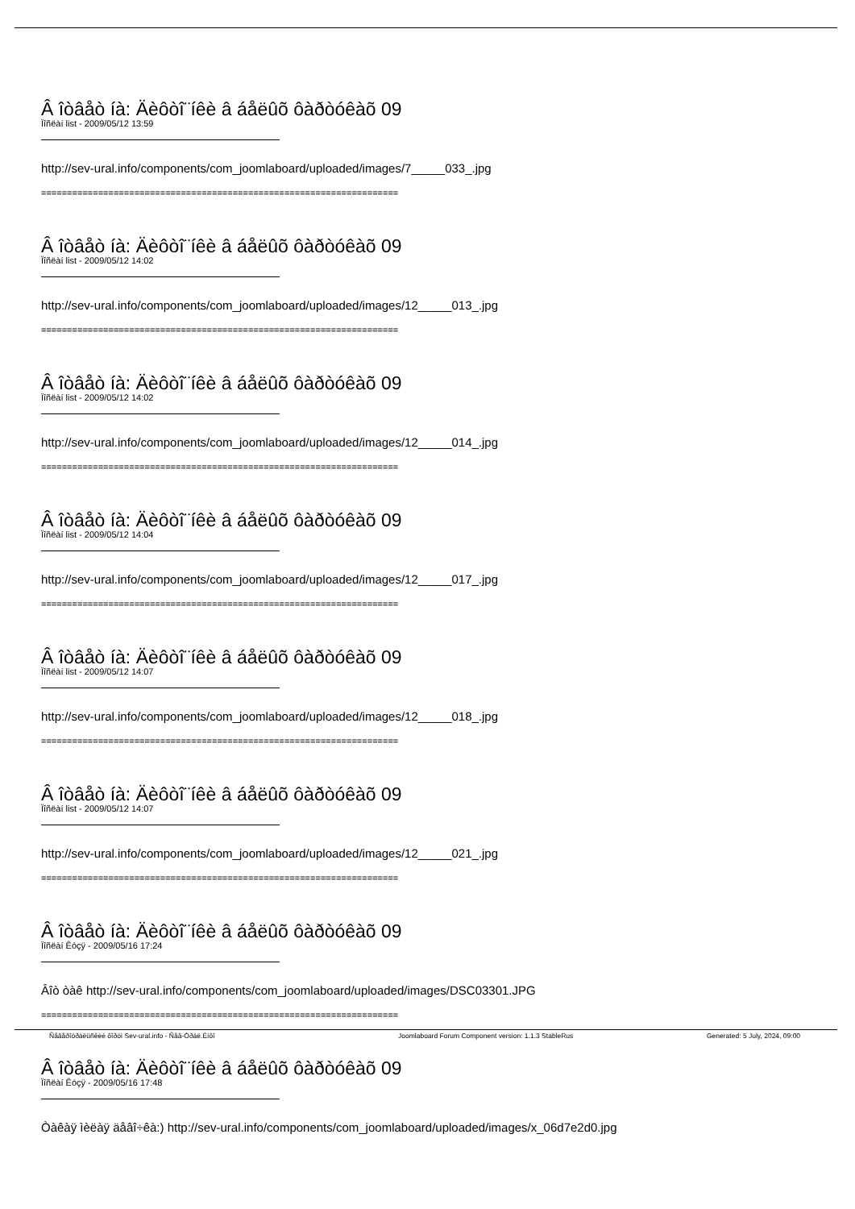Â îòâåò íà: Äèôòî¨íêè â áåëûõ ôàðòóêàõ 09
Ïîñëàí list - 2009/05/12 13:59
http://sev-ural.info/components/com_joomlaboard/uploaded/images/7_____033_.jpg
=====================================================================
Â îòâåò íà: Äèôòî¨íêè â áåëûõ ôàðòóêàõ 09
Ïîñëàí list - 2009/05/12 14:02
http://sev-ural.info/components/com_joomlaboard/uploaded/images/12_____013_.jpg
=====================================================================
Â îòâåò íà: Äèôòî¨íêè â áåëûõ ôàðòóêàõ 09
Ïîñëàí list - 2009/05/12 14:02
http://sev-ural.info/components/com_joomlaboard/uploaded/images/12_____014_.jpg
=====================================================================
Â îòâåò íà: Äèôòî¨íêè â áåëûõ ôàðòóêàõ 09
Ïîñëàí list - 2009/05/12 14:04
http://sev-ural.info/components/com_joomlaboard/uploaded/images/12_____017_.jpg
=====================================================================
Â îòâåò íà: Äèôòî¨íêè â áåëûõ ôàðòóêàõ 09
Ïîñëàí list - 2009/05/12 14:07
http://sev-ural.info/components/com_joomlaboard/uploaded/images/12_____018_.jpg
=====================================================================
Â îòâåò íà: Äèôòî¨íêè â áåëûõ ôàðòóêàõ 09
Ïîñëàí list - 2009/05/12 14:07
http://sev-ural.info/components/com_joomlaboard/uploaded/images/12_____021_.jpg
=====================================================================
Â îòâåò íà: Äèôòî¨íêè â áåëûõ ôàðòóêàõ 09
Ïîñëàí Êóçÿ - 2009/05/16 17:24
Âîò òàê http://sev-ural.info/components/com_joomlaboard/uploaded/images/DSC03301.JPG
=====================================================================
Â îòâåò íà: Äèôòî¨íêè â áåëûõ ôàðòóêàõ 09
Ïîñëàí Êóçÿ - 2009/05/16 17:48
Òàêàÿ ìèëàÿ äåâî÷êà:) http://sev-ural.info/components/com_joomlaboard/uploaded/images/x_06d7e2d0.jpg
Ñåâåðîóðàëüñêèé ôîðóì Sev-ural.info - Ñåâ-Óðàë.Èíôî Joomlaboard Forum Component version: 1.1.3 StableRus Generated: 5 July, 2024, 09:00